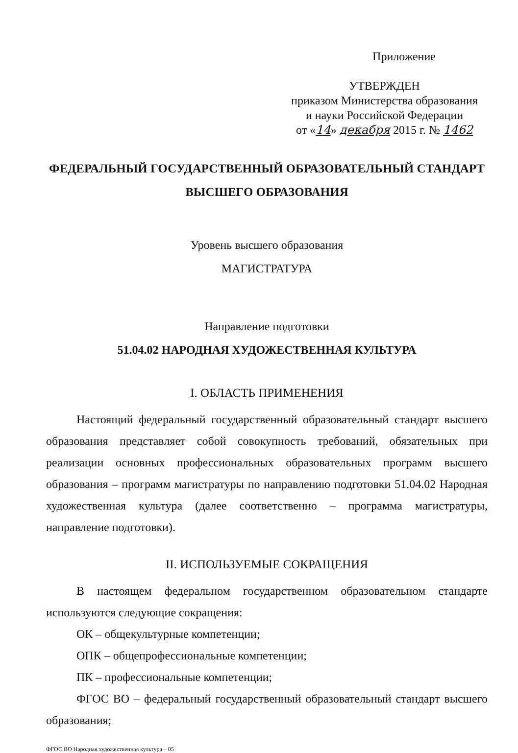Приложение
УТВЕРЖДЕН
приказом Министерства образования
и науки Российской Федерации
от «14» декабря 2015 г. № 1462
ФЕДЕРАЛЬНЫЙ ГОСУДАРСТВЕННЫЙ ОБРАЗОВАТЕЛЬНЫЙ СТАНДАРТ
ВЫСШЕГО ОБРАЗОВАНИЯ
Уровень высшего образования
МАГИСТРАТУРА
Направление подготовки
51.04.02 НАРОДНАЯ ХУДОЖЕСТВЕННАЯ КУЛЬТУРА
I. ОБЛАСТЬ ПРИМЕНЕНИЯ
Настоящий федеральный государственный образовательный стандарт высшего образования представляет собой совокупность требований, обязательных при реализации основных профессиональных образовательных программ высшего образования – программ магистратуры по направлению подготовки 51.04.02 Народная художественная культура (далее соответственно – программа магистратуры, направление подготовки).
II. ИСПОЛЬЗУЕМЫЕ СОКРАЩЕНИЯ
В настоящем федеральном государственном образовательном стандарте используются следующие сокращения:
ОК – общекультурные компетенции;
ОПК – общепрофессиональные компетенции;
ПК – профессиональные компетенции;
ФГОС ВО – федеральный государственный образовательный стандарт высшего образования;
ФГОС ВО Народная художественная культура – 05